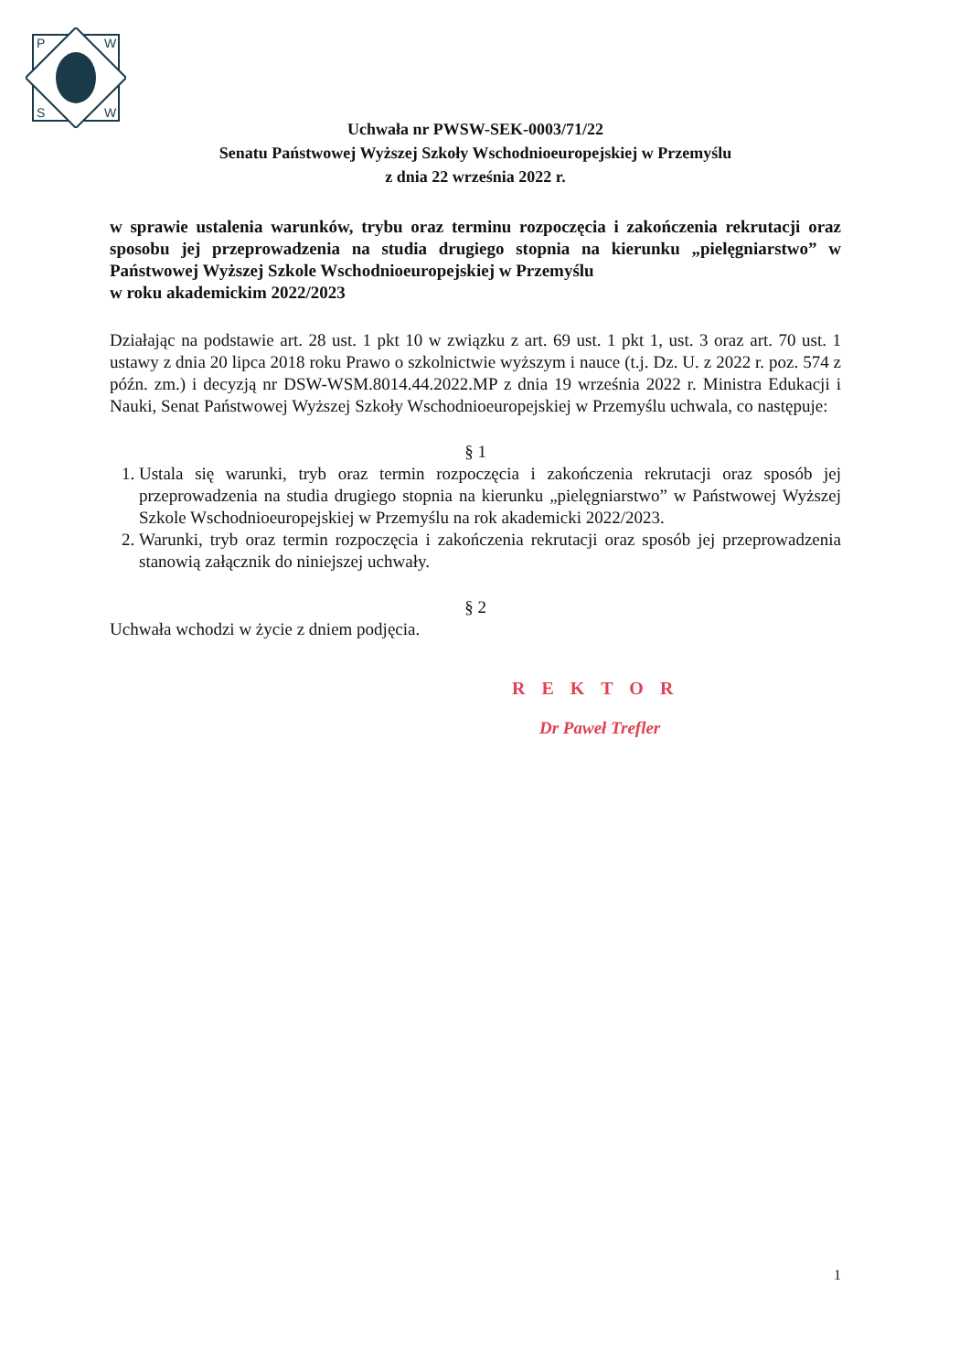P
W
S
W
Uchwała nr PWSW-SEK-0003/71/22
Senatu Państwowej Wyższej Szkoły Wschodnioeuropejskiej w Przemyślu
z dnia 22 września 2022 r.
w sprawie ustalenia warunków, trybu oraz terminu rozpoczęcia i zakończenia rekrutacji oraz sposobu jej przeprowadzenia na studia drugiego stopnia na kierunku „pielęgniarstwo” w Państwowej Wyższej Szkole Wschodnioeuropejskiej w Przemyślu
w roku akademickim 2022/2023
Działając na podstawie art. 28 ust. 1 pkt 10 w związku z art. 69 ust. 1 pkt 1, ust. 3 oraz art. 70 ust. 1 ustawy z dnia 20 lipca 2018 roku Prawo o szkolnictwie wyższym i nauce (t.j. Dz. U. z 2022 r. poz. 574 z późn. zm.) i decyzją nr DSW-WSM.8014.44.2022.MP z dnia 19 września 2022 r. Ministra Edukacji i Nauki, Senat Państwowej Wyższej Szkoły Wschodnioeuropejskiej w Przemyślu uchwala, co następuje:
§ 1
1. Ustala się warunki, tryb oraz termin rozpoczęcia i zakończenia rekrutacji oraz sposób jej przeprowadzenia na studia drugiego stopnia na kierunku „pielęgniarstwo” w Państwowej Wyższej Szkole Wschodnioeuropejskiej w Przemyślu na rok akademicki 2022/2023.
2. Warunki, tryb oraz termin rozpoczęcia i zakończenia rekrutacji oraz sposób jej przeprowadzenia stanowią załącznik do niniejszej uchwały.
§ 2
Uchwała wchodzi w życie z dniem podjęcia.
REKTOR
Dr Paweł Trefler
1